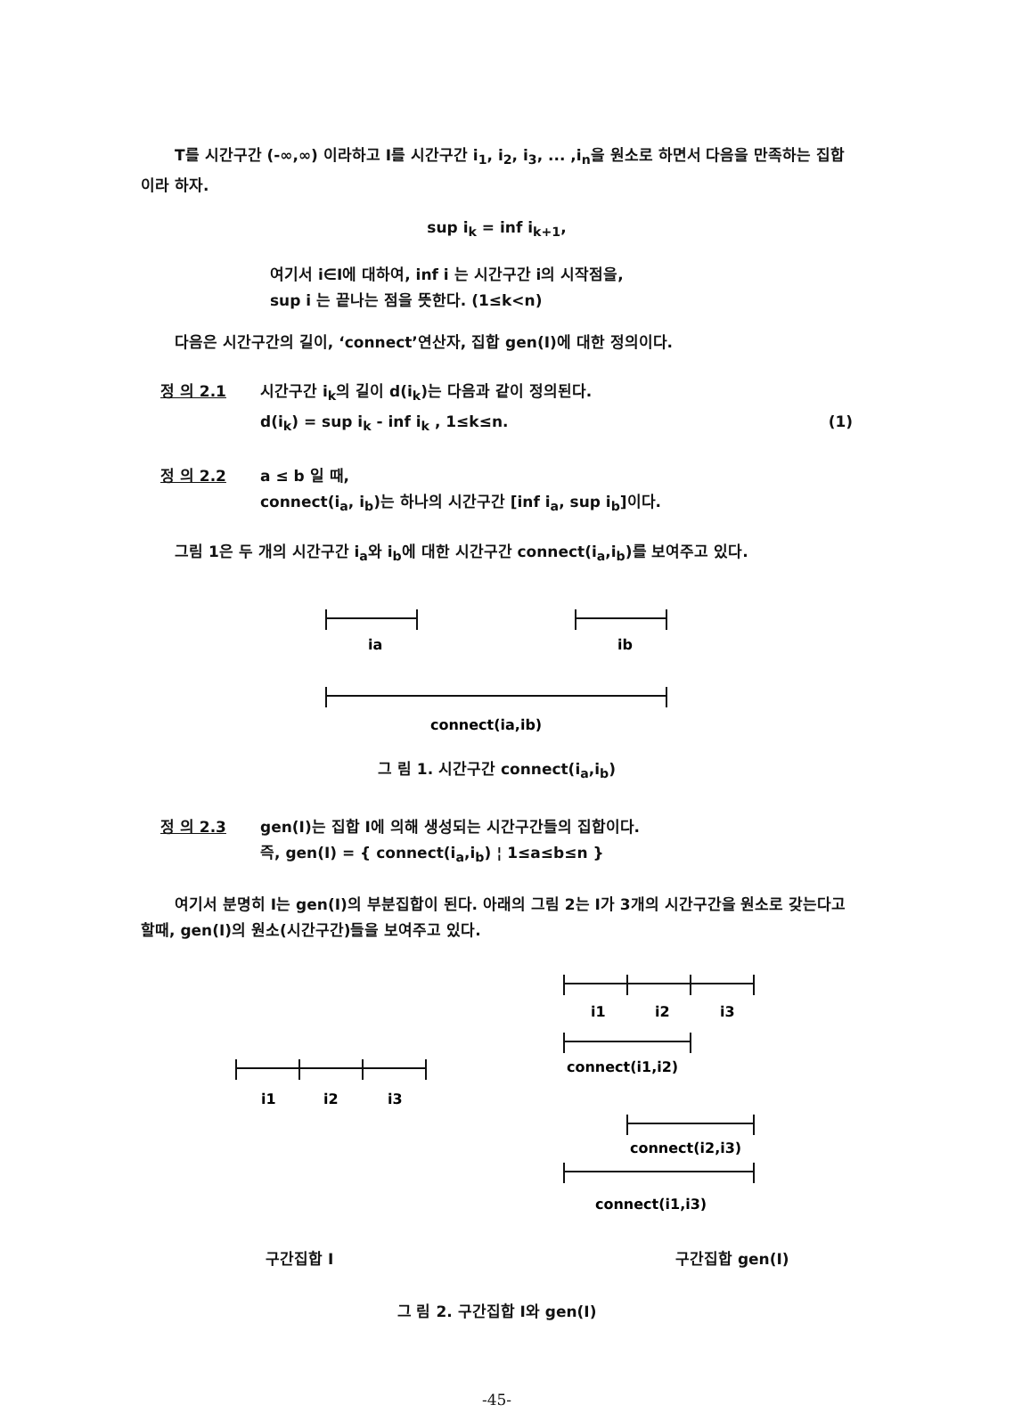T를 시간구간 (-∞,∞) 이라하고 I를 시간구간 i<sub>1</sub>, i<sub>2</sub>, i<sub>3</sub>, ... ,i<sub>n</sub>을 원소로 하면서 다음을 만족하는 집합이라 하자.
sup i<sub>k</sub> = inf i<sub>k+1</sub>,
여기서 i∈I에 대하여, inf i 는 시간구간 i의 시작점을,
sup i 는 끝나는 점을 뜻한다. (1≤k<n)
다음은 시간구간의 길이, ‘connect’연산자, 집합 gen(I)에 대한 정의이다.
정 의 2.1
시간구간 i<sub>k</sub>의 길이 d(i<sub>k</sub>)는 다음과 같이 정의된다.
d(i<sub>k</sub>) = sup i<sub>k</sub> - inf i<sub>k</sub> , 1≤k≤n. (1)
정 의 2.2
a ≤ b 일 때,
connect(i<sub>a</sub>, i<sub>b</sub>)는 하나의 시간구간 [inf i<sub>a</sub>, sup i<sub>b</sub>]이다.
그림 1은 두 개의 시간구간 i<sub>a</sub>와 i<sub>b</sub>에 대한 시간구간 connect(i<sub>a</sub>,i<sub>b</sub>)를 보여주고 있다.
ia
ib
connect(ia,ib)
그 림 1. 시간구간 connect(i<sub>a</sub>,i<sub>b</sub>)
정 의 2.3
gen(I)는 집합 I에 의해 생성되는 시간구간들의 집합이다.
즉, gen(I) = { connect(i<sub>a</sub>,i<sub>b</sub>) ¦ 1≤a≤b≤n }
여기서 분명히 I는 gen(I)의 부분집합이 된다. 아래의 그림 2는 I가 3개의 시간구간을 원소로 갖는다고 할때, gen(I)의 원소(시간구간)들을 보여주고 있다.
i1
i2
i3
i1
i2
i3
connect(i1,i2)
connect(i2,i3)
connect(i1,i3)
구간집합 I 구간집합 gen(I)
그 림 2. 구간집합 I와 gen(I)
-45-